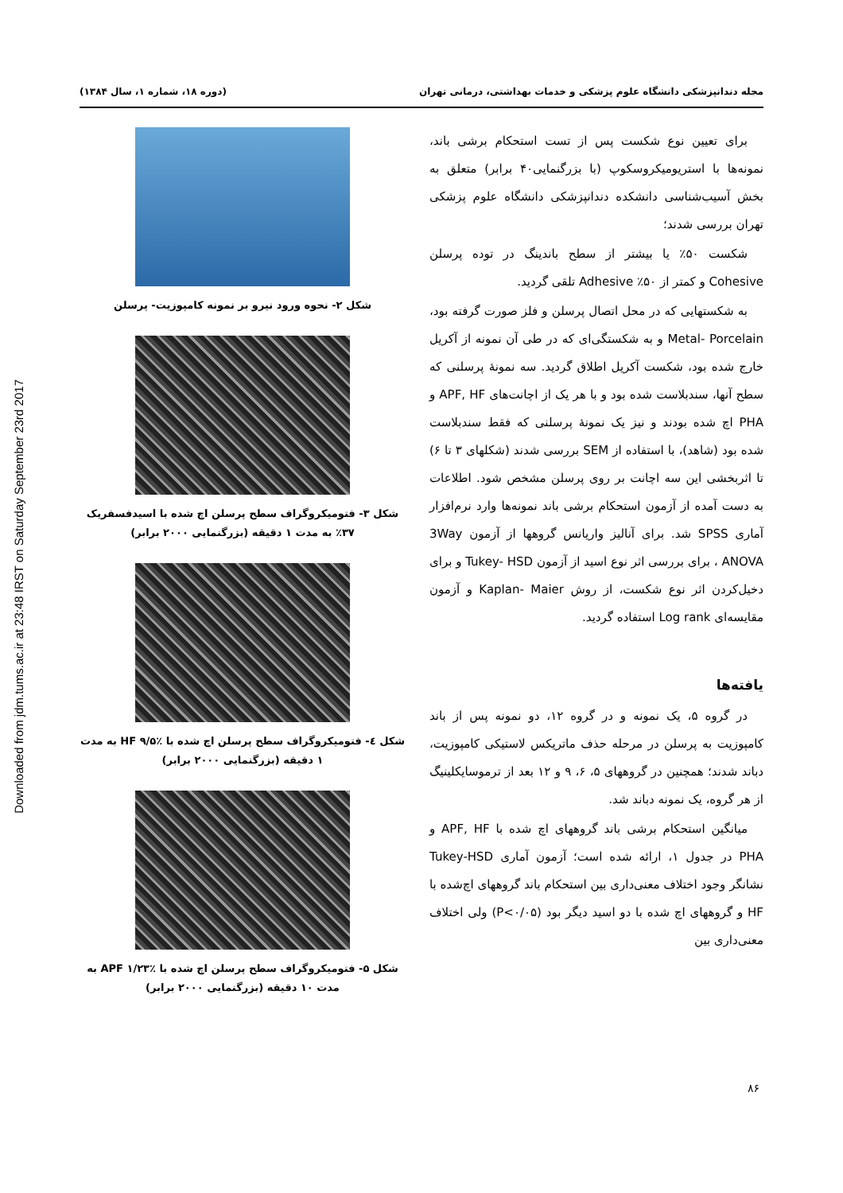Downloaded from jdm.tums.ac.ir at 23:48 IRST on Saturday September 23rd 2017
مجله دندانپزشکی دانشگاه علوم پزشکی و خدمات بهداشتی، درمانی تهران (دوره ۱۸، شماره ۱، سال ۱۳۸۴)
برای تعیین نوع شکست پس از تست استحکام برشی باند، نمونه‌ها با استریومیکروسکوپ (با بزرگنمایی۴۰ برابر) متعلق به بخش آسیب‌شناسی دانشکده دندانپزشکی دانشگاه علوم پزشکی تهران بررسی شدند؛
شکست ۵۰٪ یا بیشتر از سطح باندینگ در توده پرسلن Cohesive و کمتر از ۵۰٪ Adhesive تلقی گردید.
به شکستهایی که در محل اتصال پرسلن و فلز صورت گرفته بود، Metal- Porcelain و به شکستگی‌ای که در طی آن نمونه از آکریل خارج شده بود، شکست آکریل اطلاق گردید. سه نمونهٔ پرسلنی که سطح آنها، سندبلاست شده بود و با هر یک از اچانت‌های APF, HF و PHA اچ شده بودند و نیز یک نمونهٔ پرسلنی که فقط سندبلاست شده بود (شاهد)، با استفاده از SEM بررسی شدند (شکلهای ۳ تا ۶) تا اثربخشی این سه اچانت بر روی پرسلن مشخص شود. اطلاعات به دست آمده از آزمون استحکام برشی باند نمونه‌ها وارد نرم‌افزار آماری SPSS شد. برای آنالیز واریانس گروهها از آزمون 3Way ANOVA ، برای بررسی اثر نوع اسید از آزمون Tukey- HSD و برای دخیل‌کردن اثر نوع شکست، از روش Kaplan- Maier و آزمون مقایسه‌ای Log rank استفاده گردید.
یافته‌ها
در گروه ۵، یک نمونه و در گروه ۱۲، دو نمونه پس از باند کامپوزیت به پرسلن در مرحله حذف ماتریکس لاستیکی کامپوزیت، دباند شدند؛ همچنین در گروههای ۵، ۶، ۹ و ۱۲ بعد از ترموسایکلینیگ از هر گروه، یک نمونه دباند شد.
میانگین استحکام برشی باند گروههای اچ شده با APF, HF و PHA در جدول ۱، ارائه شده است؛ آزمون آماری Tukey-HSD نشانگر وجود اختلاف معنی‌داری بین استحکام باند گروههای اچ‌شده با HF و گروههای اچ شده با دو اسید دیگر بود (P<۰/۰۵) ولی اختلاف معنی‌داری بین
شکل ۲- نحوه ورود نیرو بر نمونه کامپوزیت- پرسلن
شکل ۳- فتومیکروگراف سطح پرسلن اچ شده با اسیدفسفریک ۳۷٪ به مدت ۱ دقیقه (بزرگنمایی ۲۰۰۰ برابر)
شکل ٤- فتومیکروگراف سطح پرسلن اچ شده با HF ۹/۵٪ به مدت ۱ دقیقه (بزرگنمایی ۲۰۰۰ برابر)
شکل ۵- فتومیکروگراف سطح پرسلن اچ شده با APF ۱/۲۳٪ به مدت ۱۰ دقیقه (بزرگنمایی ۲۰۰۰ برابر)
۸۶